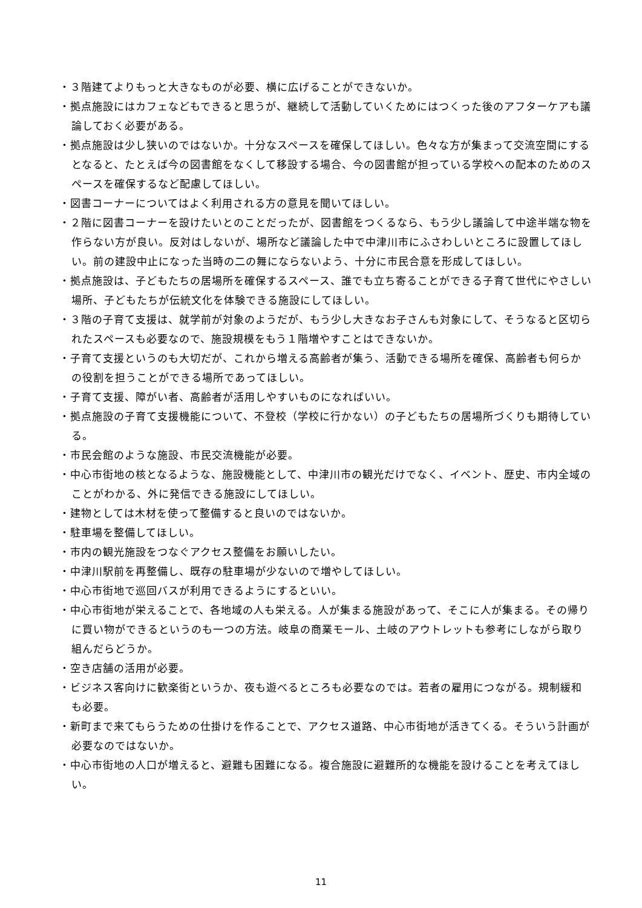・３階建てよりもっと大きなものが必要、横に広げることができないか。
・拠点施設にはカフェなどもできると思うが、継続して活動していくためにはつくった後のアフターケアも議論しておく必要がある。
・拠点施設は少し狭いのではないか。十分なスペースを確保してほしい。色々な方が集まって交流空間にするとなると、たとえば今の図書館をなくして移設する場合、今の図書館が担っている学校への配本のためのスペースを確保するなど配慮してほしい。
・図書コーナーについてはよく利用される方の意見を聞いてほしい。
・２階に図書コーナーを設けたいとのことだったが、図書館をつくるなら、もう少し議論して中途半端な物を作らない方が良い。反対はしないが、場所など議論した中で中津川市にふさわしいところに設置してほしい。前の建設中止になった当時の二の舞にならないよう、十分に市民合意を形成してほしい。
・拠点施設は、子どもたちの居場所を確保するスペース、誰でも立ち寄ることができる子育て世代にやさしい場所、子どもたちが伝統文化を体験できる施設にしてほしい。
・３階の子育て支援は、就学前が対象のようだが、もう少し大きなお子さんも対象にして、そうなると区切られたスペースも必要なので、施設規模をもう１階増やすことはできないか。
・子育て支援というのも大切だが、これから増える高齢者が集う、活動できる場所を確保、高齢者も何らかの役割を担うことができる場所であってほしい。
・子育て支援、障がい者、高齢者が活用しやすいものになればいい。
・拠点施設の子育て支援機能について、不登校（学校に行かない）の子どもたちの居場所づくりも期待している。
・市民会館のような施設、市民交流機能が必要。
・中心市街地の核となるような、施設機能として、中津川市の観光だけでなく、イベント、歴史、市内全域のことがわかる、外に発信できる施設にしてほしい。
・建物としては木材を使って整備すると良いのではないか。
・駐車場を整備してほしい。
・市内の観光施設をつなぐアクセス整備をお願いしたい。
・中津川駅前を再整備し、既存の駐車場が少ないので増やしてほしい。
・中心市街地で巡回バスが利用できるようにするといい。
・中心市街地が栄えることで、各地域の人も栄える。人が集まる施設があって、そこに人が集まる。その帰りに買い物ができるというのも一つの方法。岐阜の商業モール、土岐のアウトレットも参考にしながら取り組んだらどうか。
・空き店舗の活用が必要。
・ビジネス客向けに歓楽街というか、夜も遊べるところも必要なのでは。若者の雇用につながる。規制緩和も必要。
・新町まで来てもらうための仕掛けを作ることで、アクセス道路、中心市街地が活きてくる。そういう計画が必要なのではないか。
・中心市街地の人口が増えると、避難も困難になる。複合施設に避難所的な機能を設けることを考えてほしい。
11